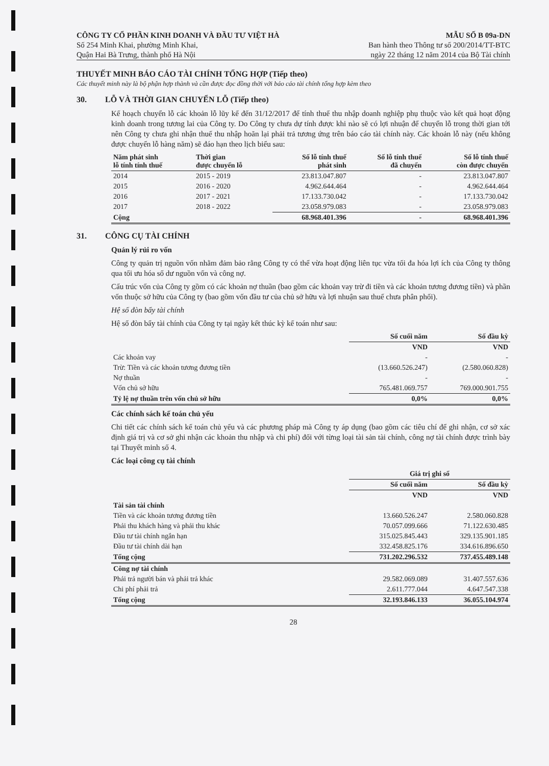CÔNG TY CỔ PHẦN KINH DOANH VÀ ĐẦU TƯ VIỆT HÀ
Số 254 Minh Khai, phường Minh Khai,
Quận Hai Bà Trưng, thành phố Hà Nội
MẪU SỐ B 09a-DN
Ban hành theo Thông tư số 200/2014/TT-BTC
ngày 22 tháng 12 năm 2014 của Bộ Tài chính
THUYẾT MINH BÁO CÁO TÀI CHÍNH TỔNG HỢP (Tiếp theo)
Các thuyết minh này là bộ phận hợp thành và cần được đọc đồng thời với báo cáo tài chính tổng hợp kèm theo
30. LỖ VÀ THỜI GIAN CHUYỂN LỖ (Tiếp theo)
Kế hoạch chuyển lỗ các khoản lỗ lũy kế đến 31/12/2017 để tính thuế thu nhập doanh nghiệp phụ thuộc vào kết quả hoạt động kinh doanh trong tương lai của Công ty. Do Công ty chưa dự tính được khi nào sẽ có lợi nhuận để chuyển lỗ trong thời gian tới nên Công ty chưa ghi nhận thuế thu nhập hoãn lại phải trả tương ứng trên báo cáo tài chính này. Các khoản lỗ này (nếu không được chuyển lỗ hàng năm) sẽ đáo hạn theo lịch biểu sau:
| Năm phát sinh lỗ tính tính thuế | Thời gian được chuyển lỗ | Số lỗ tính thuế phát sinh | Số lỗ tính thuế đã chuyển | Số lỗ tính thuế còn được chuyển |
| --- | --- | --- | --- | --- |
| 2014 | 2015 - 2019 | 23.813.047.807 | - | 23.813.047.807 |
| 2015 | 2016 - 2020 | 4.962.644.464 | - | 4.962.644.464 |
| 2016 | 2017 - 2021 | 17.133.730.042 | - | 17.133.730.042 |
| 2017 | 2018 - 2022 | 23.058.979.083 | - | 23.058.979.083 |
| Cộng | | 68.968.401.396 | - | 68.968.401.396 |
31. CÔNG CỤ TÀI CHÍNH
Quản lý rủi ro vốn
Công ty quản trị nguồn vốn nhằm đảm bảo rằng Công ty có thể vừa hoạt động liên tục vừa tối đa hóa lợi ích của Công ty thông qua tối ưu hóa số dư nguồn vốn và công nợ.
Cấu trúc vốn của Công ty gồm có các khoản nợ thuần (bao gồm các khoản vay trừ đi tiền và các khoản tương đương tiền) và phần vốn thuộc sở hữu của Công ty (bao gồm vốn đầu tư của chủ sở hữu và lợi nhuận sau thuế chưa phân phối).
Hệ số đòn bẩy tài chính
Hệ số đòn bẩy tài chính của Công ty tại ngày kết thúc kỳ kế toán như sau:
| | Số cuối năm | Số đầu kỳ |
| | VND | VND |
| Các khoản vay | - | - |
| Trừ: Tiền và các khoản tương đương tiền | (13.660.526.247) | (2.580.060.828) |
| Nợ thuần | - | - |
| Vốn chủ sở hữu | 765.481.069.757 | 769.000.901.755 |
| Tỷ lệ nợ thuần trên vốn chủ sở hữu | 0,0% | 0,0% |
Các chính sách kế toán chủ yếu
Chi tiết các chính sách kế toán chủ yếu và các phương pháp mà Công ty áp dụng (bao gồm các tiêu chí để ghi nhận, cơ sở xác định giá trị và cơ sở ghi nhận các khoản thu nhập và chi phí) đối với từng loại tài sản tài chính, công nợ tài chính được trình bày tại Thuyết minh số 4.
Các loại công cụ tài chính
| | Giá trị ghi sổ | |
| | Số cuối năm | Số đầu kỳ |
| | VND | VND |
| Tài sản tài chính | | |
| Tiền và các khoản tương đương tiền | 13.660.526.247 | 2.580.060.828 |
| Phải thu khách hàng và phải thu khác | 70.057.099.666 | 71.122.630.485 |
| Đầu tư tài chính ngắn hạn | 315.025.845.443 | 329.135.901.185 |
| Đầu tư tài chính dài hạn | 332.458.825.176 | 334.616.896.650 |
| Tổng cộng | 731.202.296.532 | 737.455.489.148 |
| Công nợ tài chính | | |
| Phải trả người bán và phải trả khác | 29.582.069.089 | 31.407.557.636 |
| Chi phí phải trả | 2.611.777.044 | 4.647.547.338 |
| Tổng cộng | 32.193.846.133 | 36.055.104.974 |
28